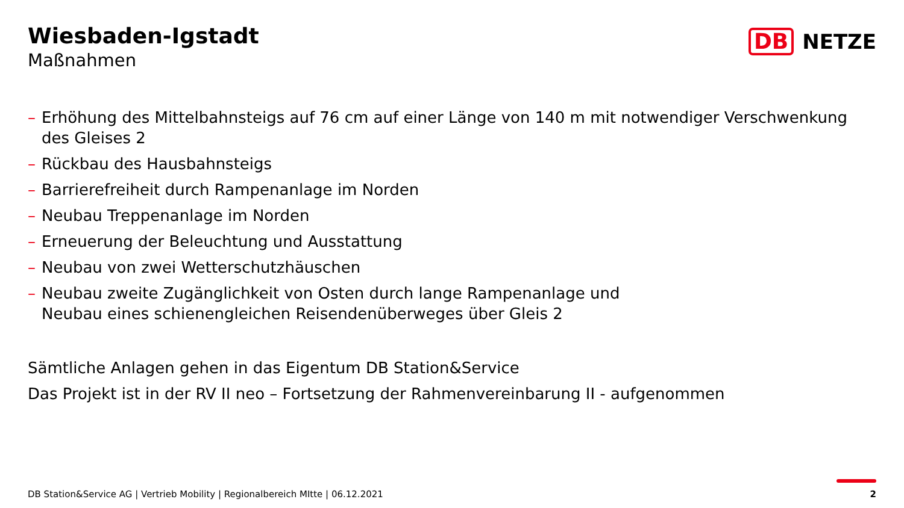Wiesbaden-Igstadt
Maßnahmen
DB NETZE
– Erhöhung des Mittelbahnsteigs auf 76 cm auf einer Länge von 140 m mit notwendiger Verschwenkung des Gleises 2
– Rückbau des Hausbahnsteigs
– Barrierefreiheit durch Rampenanlage im Norden
– Neubau Treppenanlage im Norden
– Erneuerung der Beleuchtung und Ausstattung
– Neubau von zwei Wetterschutzhäuschen
– Neubau zweite Zugänglichkeit von Osten durch lange Rampenanlage und
Neubau eines schienengleichen Reisendenüberweges über Gleis 2
Sämtliche Anlagen gehen in das Eigentum DB Station&Service
Das Projekt ist in der RV II neo – Fortsetzung der Rahmenvereinbarung II - aufgenommen
DB Station&Service AG | Vertrieb Mobility | Regionalbereich MItte | 06.12.2021
2